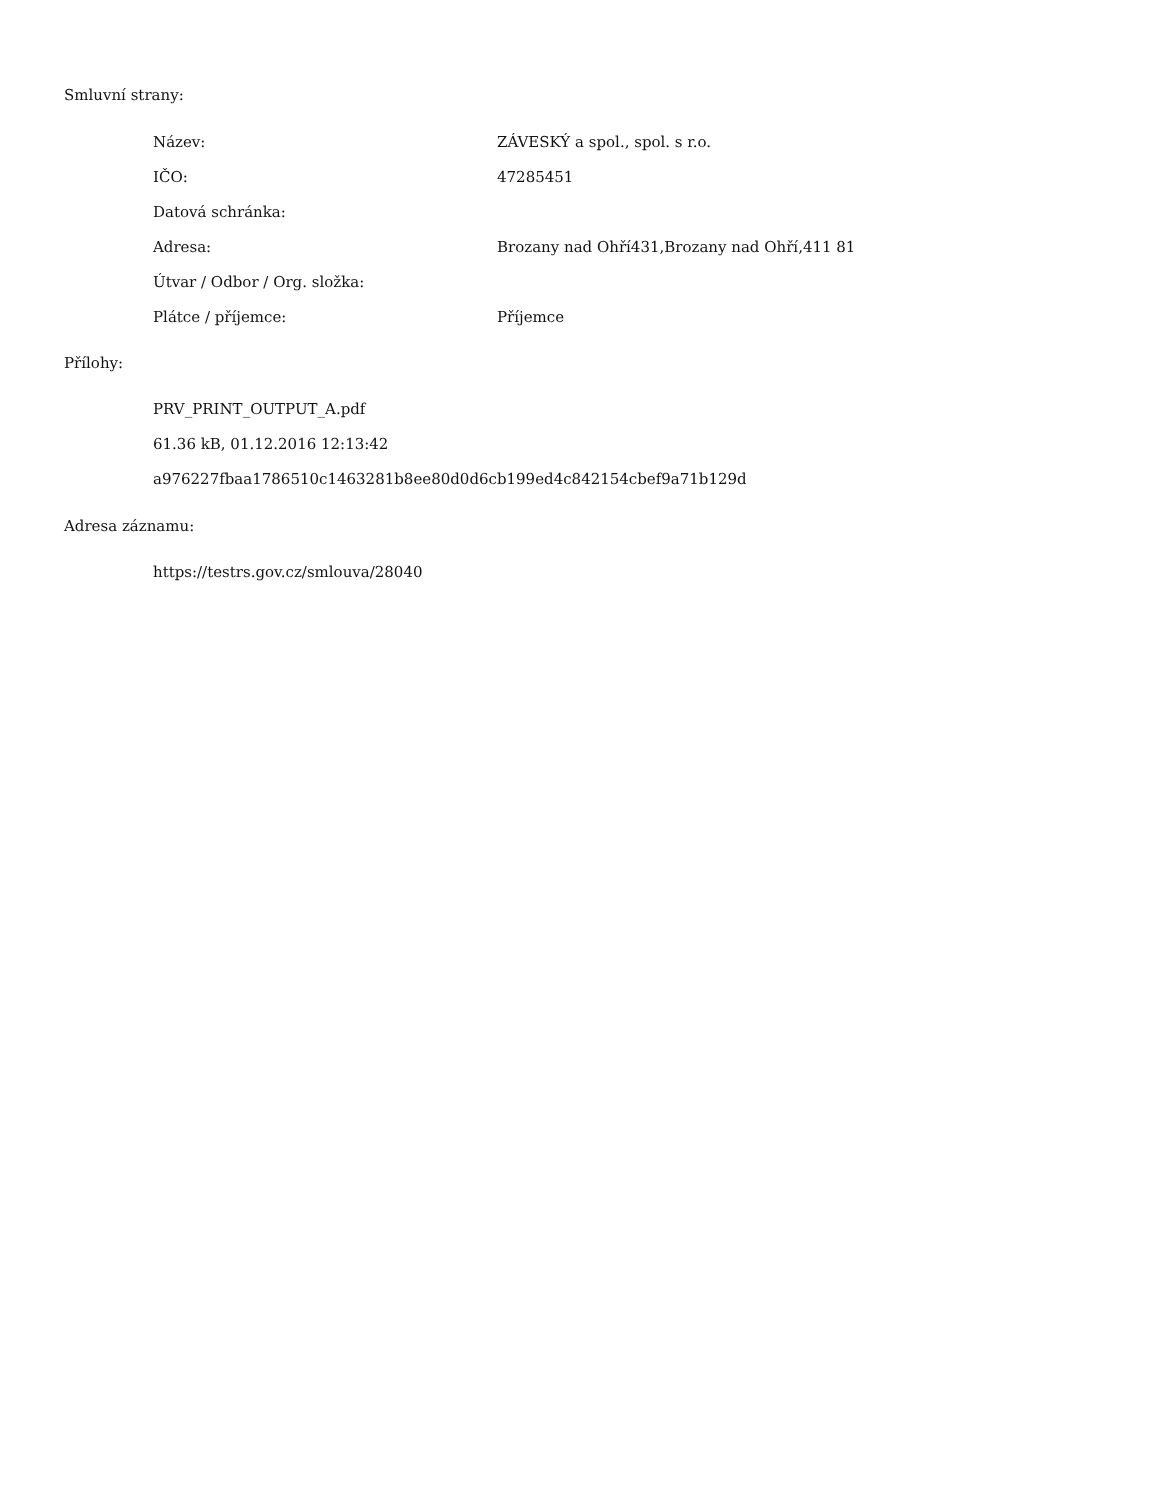Smluvní strany:
| Název: | ZÁVESKÝ a spol., spol. s r.o. |
| IČO: | 47285451 |
| Datová schránka: | |
| Adresa: | Brozany nad Ohří431,Brozany nad Ohří,411 81 |
| Útvar / Odbor / Org. složka: | |
| Plátce / příjemce: | Příjemce |
Přílohy:
PRV_PRINT_OUTPUT_A.pdf
61.36 kB, 01.12.2016 12:13:42
a976227fbaa1786510c1463281b8ee80d0d6cb199ed4c842154cbef9a71b129d
Adresa záznamu:
https://testrs.gov.cz/smlouva/28040